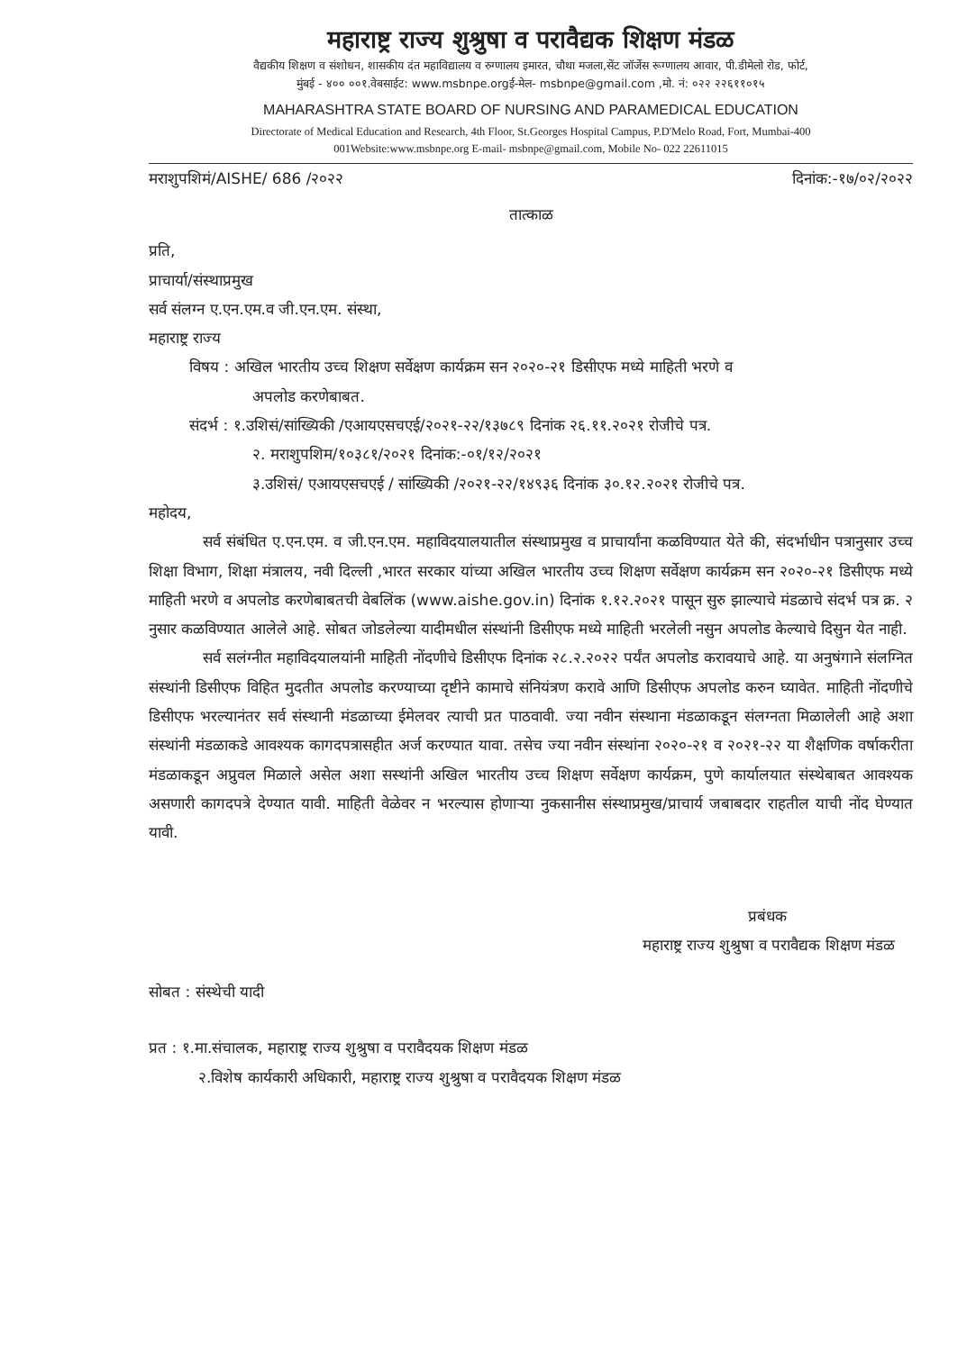महाराष्ट्र राज्य शुश्रुषा व परावैद्यक शिक्षण मंडळ
वैद्यकीय शिक्षण व संशोधन, शासकीय दंत महाविद्यालय व रुग्णालय इमारत, चौथा मजला,सेंट जॉर्जेस रूग्णालय आवार, पी.डीमेलो रोड, फोर्ट,
मुंबई - ४०० ००१.वेबसाईट: www.msbnpe.orgई-मेल- msbnpe@gmail.com ,मो. नं: ०२२ २२६११०१५
MAHARASHTRA STATE BOARD OF NURSING AND PARAMEDICAL EDUCATION
Directorate of Medical Education and Research, 4th Floor, St.Georges Hospital Campus, P.D'Melo Road, Fort, Mumbai-400
001Website:www.msbnpe.org E-mail- msbnpe@gmail.com, Mobile No- 022 22611015
मराशुपशिमं/AISHE/ 686 /२०२२ दिनांक:-१७/०२/२०२२
तात्काळ
प्रति,
प्राचार्या/संस्थाप्रमुख
सर्व संलग्न ए.एन.एम.व जी.एन.एम. संस्था,
महाराष्ट्र राज्य
विषय : अखिल भारतीय उच्च शिक्षण सर्वेक्षण कार्यक्रम सन २०२०-२१ डिसीएफ मध्ये माहिती भरणे व
अपलोड करणेबाबत.
संदर्भ : १.उशिसं/सांख्यिकी /एआयएसचएई/२०२१-२२/१३७८९ दिनांक २६.११.२०२१ रोजीचे पत्र.
२. मराशुपशिम/१०३८१/२०२१ दिनांक:-०१/१२/२०२१
३.उशिसं/ एआयएसचएई / सांख्यिकी /२०२१-२२/१४९३६ दिनांक ३०.१२.२०२१ रोजीचे पत्र.
महोदय,
सर्व संबंधित ए.एन.एम. व जी.एन.एम. महाविदयालयातील संस्थाप्रमुख व प्राचार्यांना कळविण्यात येते की, संदर्भाधीन पत्रानुसार उच्च शिक्षा विभाग, शिक्षा मंत्रालय, नवी दिल्ली ,भारत सरकार यांच्या अखिल भारतीय उच्च शिक्षण सर्वेक्षण कार्यक्रम सन २०२०-२१ डिसीएफ मध्ये माहिती भरणे व अपलोड करणेबाबतची वेबलिंक (www.aishe.gov.in) दिनांक १.१२.२०२१ पासून सुरु झाल्याचे मंडळाचे संदर्भ पत्र क्र. २ नुसार कळविण्यात आलेले आहे. सोबत जोडलेल्या यादीमधील संस्थांनी डिसीएफ मध्ये माहिती भरलेली नसुन अपलोड केल्याचे दिसुन येत नाही.
सर्व सलंग्नीत महाविदयालयांनी माहिती नोंदणीचे डिसीएफ दिनांक २८.२.२०२२ पर्यंत अपलोड करावयाचे आहे. या अनुषंगाने संलग्नित संस्थांनी डिसीएफ विहित मुदतीत अपलोड करण्याच्या दृष्टीने कामाचे संनियंत्रण करावे आणि डिसीएफ अपलोड करुन घ्यावेत. माहिती नोंदणीचे डिसीएफ भरल्यानंतर सर्व संस्थानी मंडळाच्या ईमेलवर त्याची प्रत पाठवावी. ज्या नवीन संस्थाना मंडळाकडून संलग्नता मिळालेली आहे अशा संस्थांनी मंडळाकडे आवश्यक कागदपत्रासहीत अर्ज करण्यात यावा. तसेच ज्या नवीन संस्थांना २०२०-२१ व २०२१-२२ या शैक्षणिक वर्षाकरीता मंडळाकडून अप्रुवल मिळाले असेल अशा सस्थांनी अखिल भारतीय उच्च शिक्षण सर्वेक्षण कार्यक्रम, पुणे कार्यालयात संस्थेबाबत आवश्यक असणारी कागदपत्रे देण्यात यावी. माहिती वेळेवर न भरल्यास होणाऱ्या नुकसानीस संस्थाप्रमुख/प्राचार्य जबाबदार राहतील याची नोंद घेण्यात यावी.
प्रबंधक
महाराष्ट्र राज्य शुश्रुषा व परावैद्यक शिक्षण मंडळ
सोबत : संस्थेची यादी
प्रत : १.मा.संचालक, महाराष्ट्र राज्य शुश्रुषा व परावैदयक शिक्षण मंडळ
२.विशेष कार्यकारी अधिकारी, महाराष्ट्र राज्य शुश्रुषा व परावैदयक शिक्षण मंडळ